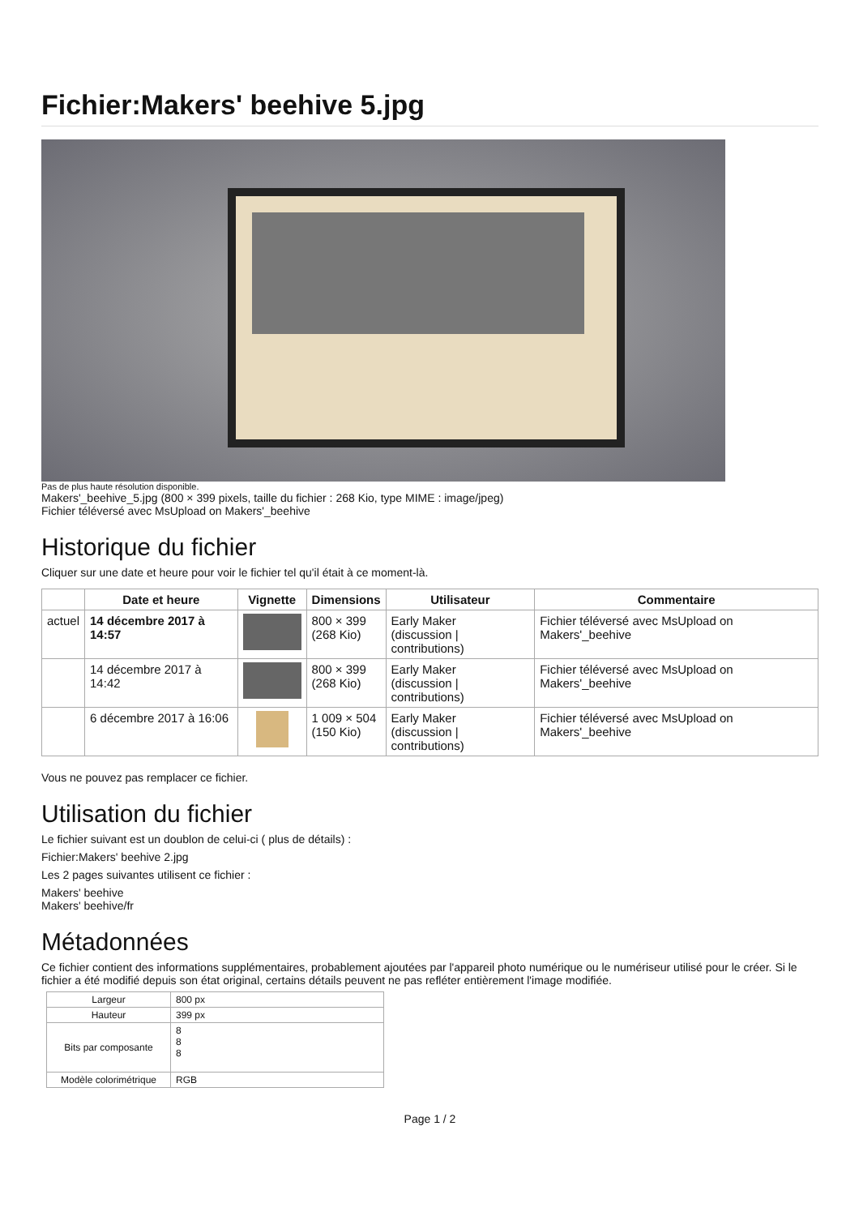Fichier:Makers' beehive 5.jpg
Pas de plus haute résolution disponible.
Makers'_beehive_5.jpg (800 × 399 pixels, taille du fichier : 268 Kio, type MIME : image/jpeg)
Fichier téléversé avec MsUpload on Makers'_beehive
Historique du fichier
Cliquer sur une date et heure pour voir le fichier tel qu'il était à ce moment-là.
| | Date et heure | Vignette | Dimensions | Utilisateur | Commentaire |
| --- | --- | --- | --- | --- | --- |
| actuel | 14 décembre 2017 à 14:57 | | 800 × 399 (268 Kio) | Early Maker (discussion / contributions) | Fichier téléversé avec MsUpload on Makers'_beehive |
| | 14 décembre 2017 à 14:42 | | 800 × 399 (268 Kio) | Early Maker (discussion / contributions) | Fichier téléversé avec MsUpload on Makers'_beehive |
| | 6 décembre 2017 à 16:06 | | 1 009 × 504 (150 Kio) | Early Maker (discussion / contributions) | Fichier téléversé avec MsUpload on Makers'_beehive |
Vous ne pouvez pas remplacer ce fichier.
Utilisation du fichier
Le fichier suivant est un doublon de celui-ci ( plus de détails) :
Fichier:Makers' beehive 2.jpg
Les 2 pages suivantes utilisent ce fichier :
Makers' beehive
Makers' beehive/fr
Métadonnées
Ce fichier contient des informations supplémentaires, probablement ajoutées par l'appareil photo numérique ou le numériseur utilisé pour le créer. Si le fichier a été modifié depuis son état original, certains détails peuvent ne pas refléter entièrement l'image modifiée.
| Largeur | 800 px |
| Hauteur | 399 px |
| Bits par composante | 8 8 8 |
| Modèle colorimétrique | RGB |
Page 1 / 2